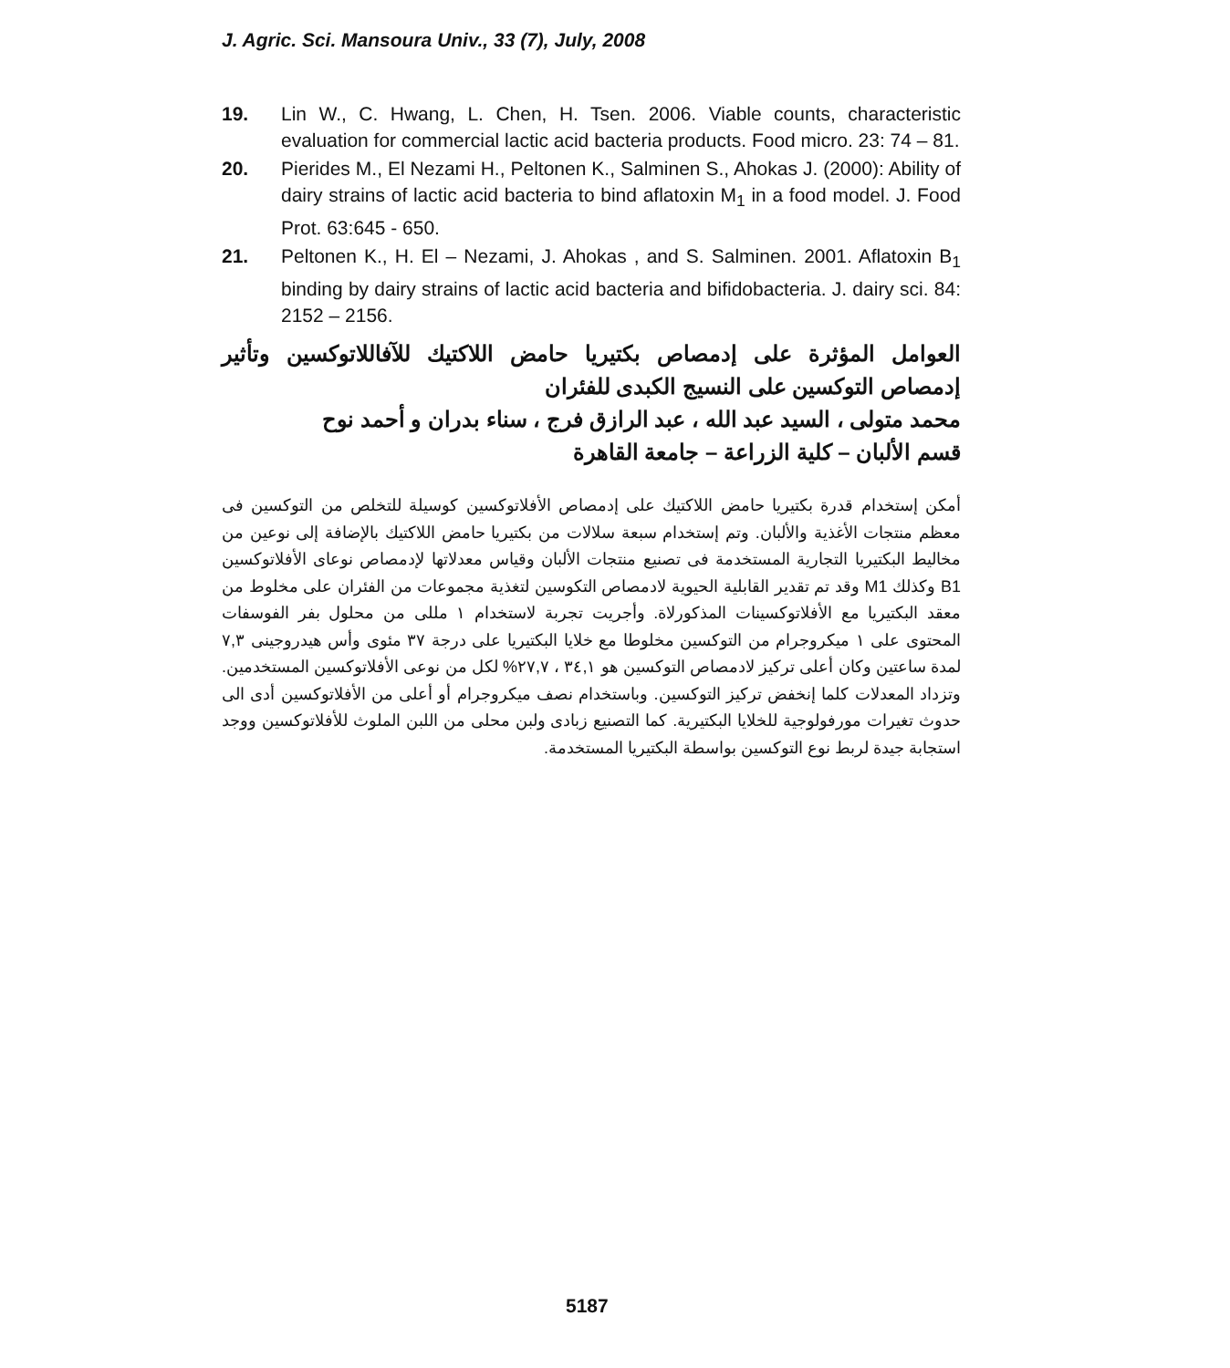J. Agric. Sci. Mansoura Univ., 33 (7), July, 2008
19. Lin W., C. Hwang, L. Chen, H. Tsen. 2006. Viable counts, characteristic evaluation for commercial lactic acid bacteria products. Food micro. 23: 74 – 81.
20. Pierides M., El Nezami H., Peltonen K., Salminen S., Ahokas J. (2000): Ability of dairy strains of lactic acid bacteria to bind aflatoxin M<sub>1</sub> in a food model. J. Food Prot. 63:645 - 650.
21. Peltonen K., H. El – Nezami, J. Ahokas , and S. Salminen. 2001. Aflatoxin B<sub>1</sub> binding by dairy strains of lactic acid bacteria and bifidobacteria. J. dairy sci. 84: 2152 – 2156.
العوامل المؤثرة على إدمصاص بكتيريا حامض اللاكتيك للآفاللاتوكسين وتأثير إدمصاص التوكسين على النسيج الكبدى للفئران
محمد متولى ، السيد عبد الله ، عبد الرازق فرج ، سناء بدران و أحمد نوح
قسم الألبان – كلية الزراعة – جامعة القاهرة
أمكن إستخدام قدرة بكتيريا حامض اللاكتيك على إدمصاص الأفلاتوكسين كوسيلة للتخلص من التوكسين فى معظم منتجات الأغذية والألبان. وتم إستخدام سبعة سلالات من بكتيريا حامض اللاكتيك بالإضافة إلى نوعين من مخاليط البكتيريا التجارية المستخدمة فى تصنيع منتجات الألبان وقياس معدلاتها لإدمصاص نوعاى الأفلاتوكسين B1 وكذلك M1 وقد تم تقدير القابلية الحيوية لادمصاص التكوسين لتغذية مجموعات من الفئران على مخلوط من معقد البكتيريا مع الأفلاتوكسينات المذكورلاة. وأجريت تجربة لاستخدام ١ مللى من محلول بفر الفوسفات المحتوى على ١ ميكروجرام من التوكسين مخلوطا مع خلايا البكتيريا على درجة ٣٧ مئوى وأس هيدروجينى ٧,٣ لمدة ساعتين وكان أعلى تركيز لادمصاص التوكسين هو ٣٤,١ ، ٢٧,٧% لكل من نوعى الأفلاتوكسين المستخدمين. وتزداد المعدلات كلما إنخفض تركيز التوكسين. وباستخدام نصف ميكروجرام أو أعلى من الأفلاتوكسين أدى الى حدوث تغيرات مورفولوجية للخلايا البكتيرية. كما التصنيع زبادى ولبن محلى من اللبن الملوث للأفلاتوكسين ووجد استجابة جيدة لربط نوع التوكسين بواسطة البكتيريا المستخدمة.
5187